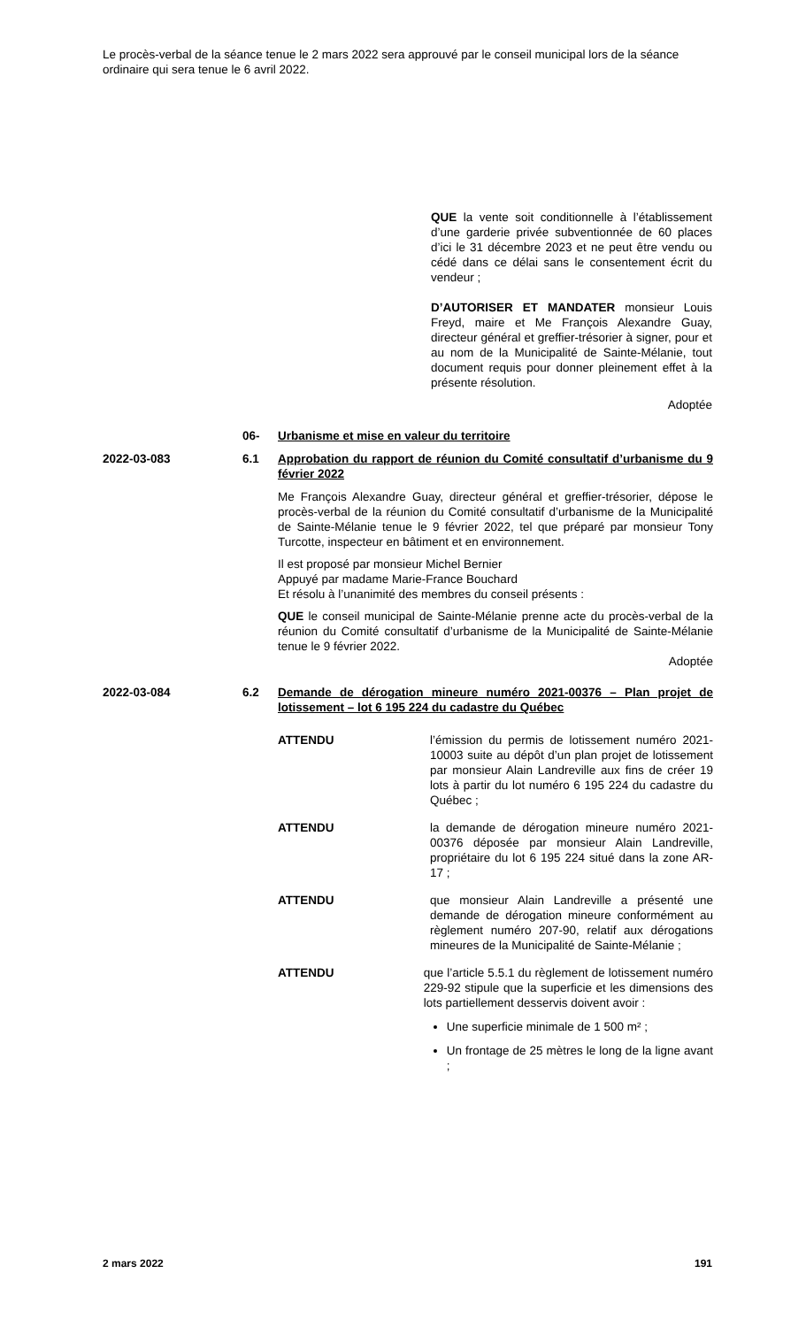Le procès-verbal de la séance tenue le 2 mars 2022 sera approuvé par le conseil municipal lors de la séance ordinaire qui sera tenue le 6 avril 2022.
QUE la vente soit conditionnelle à l’établissement d’une garderie privée subventionnée de 60 places d’ici le 31 décembre 2023 et ne peut être vendu ou cédé dans ce délai sans le consentement écrit du vendeur ;
D’AUTORISER ET MANDATER monsieur Louis Freyd, maire et Me François Alexandre Guay, directeur général et greffier-trésorier à signer, pour et au nom de la Municipalité de Sainte-Mélanie, tout document requis pour donner pleinement effet à la présente résolution.
Adoptée
06- Urbanisme et mise en valeur du territoire
2022-03-083 6.1 Approbation du rapport de réunion du Comité consultatif d’urbanisme du 9 février 2022
Me François Alexandre Guay, directeur général et greffier-trésorier, dépose le procès-verbal de la réunion du Comité consultatif d’urbanisme de la Municipalité de Sainte-Mélanie tenue le 9 février 2022, tel que préparé par monsieur Tony Turcotte, inspecteur en bâtiment et en environnement.
Il est proposé par monsieur Michel Bernier
Appuyé par madame Marie-France Bouchard
Et résolu à l’unanimité des membres du conseil présents :
QUE le conseil municipal de Sainte-Mélanie prenne acte du procès-verbal de la réunion du Comité consultatif d’urbanisme de la Municipalité de Sainte-Mélanie tenue le 9 février 2022.
Adoptée
2022-03-084 6.2 Demande de dérogation mineure numéro 2021-00376 – Plan projet de lotissement – lot 6 195 224 du cadastre du Québec
ATTENDU l’émission du permis de lotissement numéro 2021-10003 suite au dépôt d’un plan projet de lotissement par monsieur Alain Landreville aux fins de créer 19 lots à partir du lot numéro 6 195 224 du cadastre du Québec ;
ATTENDU la demande de dérogation mineure numéro 2021-00376 déposée par monsieur Alain Landreville, propriétaire du lot 6 195 224 situé dans la zone AR-17 ;
ATTENDU que monsieur Alain Landreville a présenté une demande de dérogation mineure conformément au règlement numéro 207-90, relatif aux dérogations mineures de la Municipalité de Sainte-Mélanie ;
ATTENDU que l’article 5.5.1 du règlement de lotissement numéro 229-92 stipule que la superficie et les dimensions des lots partiellement desservis doivent avoir :
Une superficie minimale de 1 500 m² ;
Un frontage de 25 mètres le long de la ligne avant ;
2 mars 2022 191